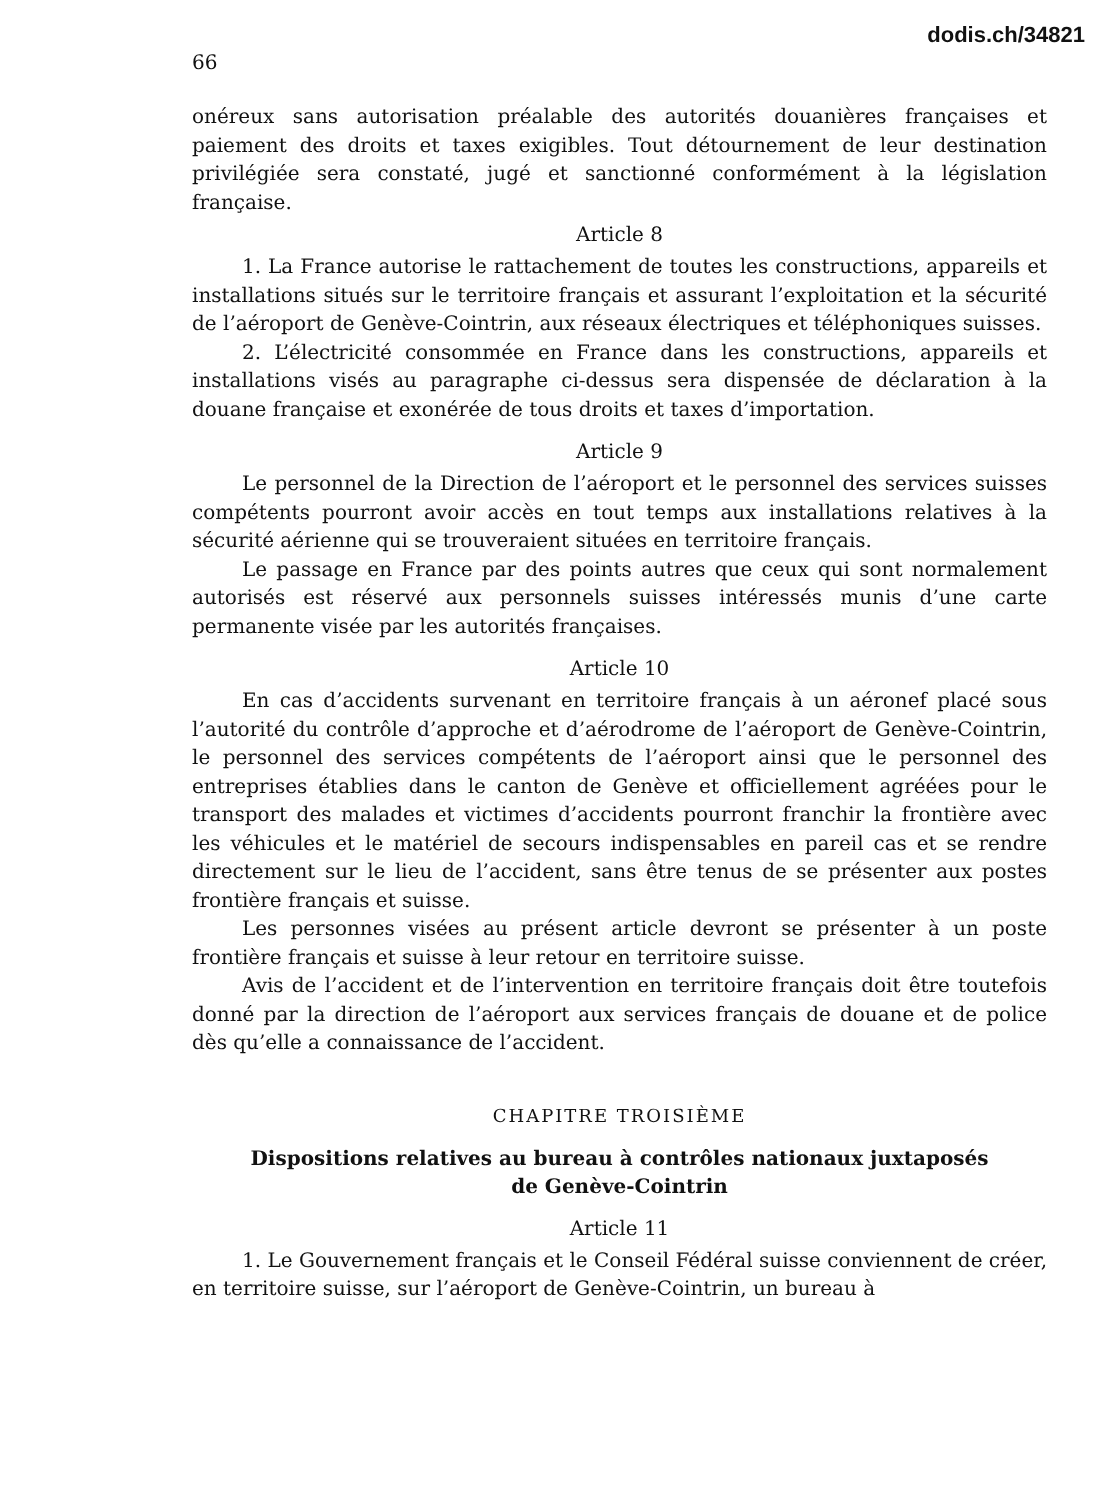dodis.ch/34821
66
onéreux sans autorisation préalable des autorités douanières françaises et paiement des droits et taxes exigibles. Tout détournement de leur destination privilégiée sera constaté, jugé et sanctionné conformément à la législation française.
Article 8
1. La France autorise le rattachement de toutes les constructions, appareils et installations situés sur le territoire français et assurant l’exploitation et la sécurité de l’aéroport de Genève-Cointrin, aux réseaux électriques et téléphoniques suisses.
2. L’électricité consommée en France dans les constructions, appareils et installations visés au paragraphe ci-dessus sera dispensée de déclaration à la douane française et exonérée de tous droits et taxes d’importation.
Article 9
Le personnel de la Direction de l’aéroport et le personnel des services suisses compétents pourront avoir accès en tout temps aux installations relatives à la sécurité aérienne qui se trouveraient situées en territoire français.
Le passage en France par des points autres que ceux qui sont normalement autorisés est réservé aux personnels suisses intéressés munis d’une carte permanente visée par les autorités françaises.
Article 10
En cas d’accidents survenant en territoire français à un aéronef placé sous l’autorité du contrôle d’approche et d’aérodrome de l’aéroport de Genève-Cointrin, le personnel des services compétents de l’aéroport ainsi que le personnel des entreprises établies dans le canton de Genève et officiellement agréées pour le transport des malades et victimes d’accidents pourront franchir la frontière avec les véhicules et le matériel de secours indispensables en pareil cas et se rendre directement sur le lieu de l’accident, sans être tenus de se présenter aux postes frontière français et suisse.
Les personnes visées au présent article devront se présenter à un poste frontière français et suisse à leur retour en territoire suisse.
Avis de l’accident et de l’intervention en territoire français doit être toutefois donné par la direction de l’aéroport aux services français de douane et de police dès qu’elle a connaissance de l’accident.
CHAPITRE TROISIÈME
Dispositions relatives au bureau à contrôles nationaux juxtaposés
de Genève-Cointrin
Article 11
1. Le Gouvernement français et le Conseil Fédéral suisse conviennent de créer, en territoire suisse, sur l’aéroport de Genève-Cointrin, un bureau à